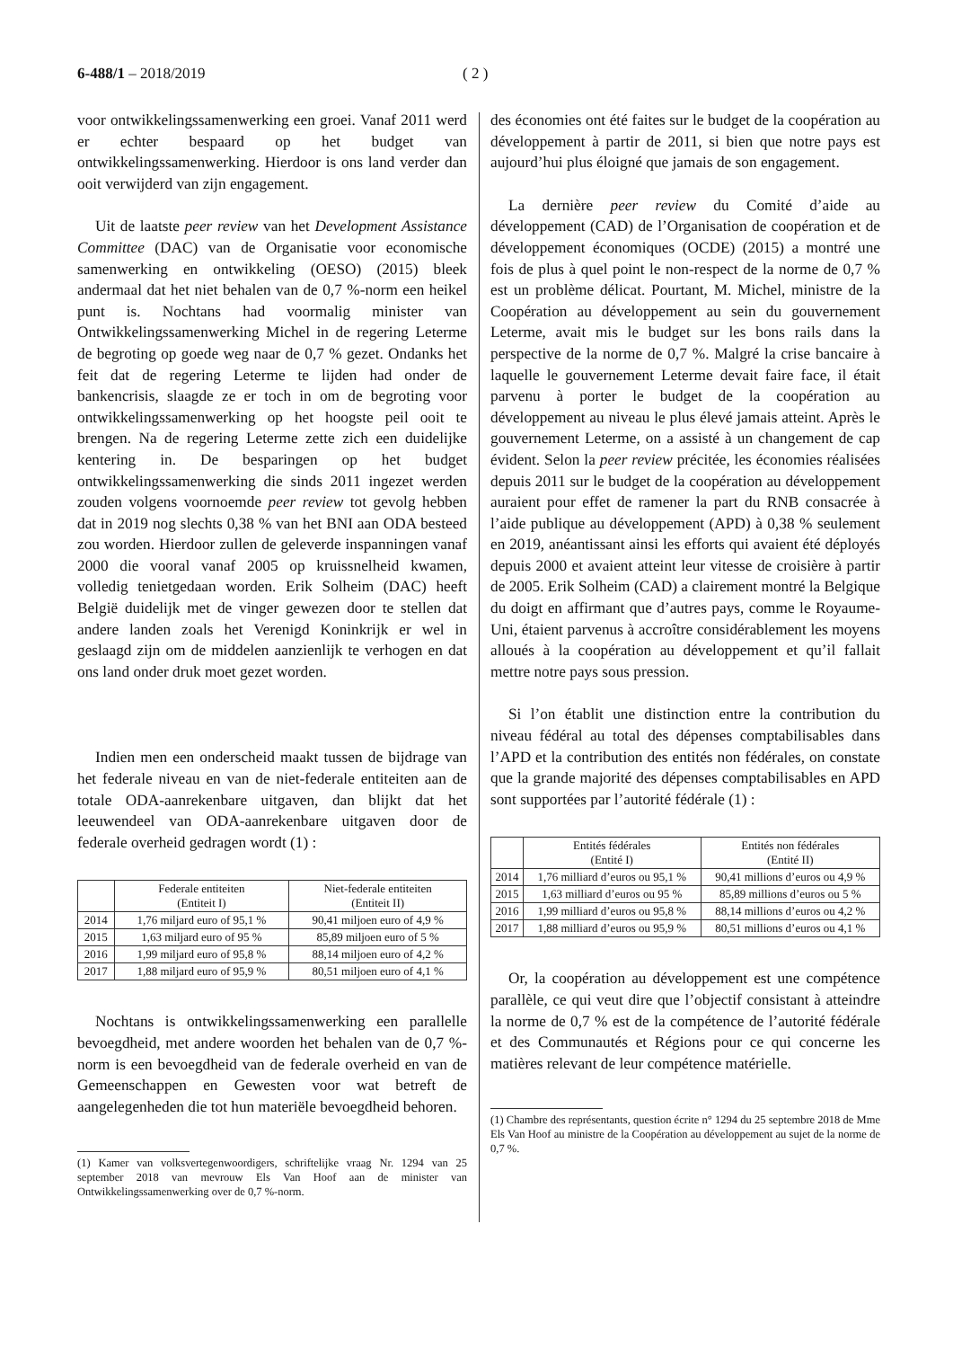6-488/1 – 2018/2019 ( 2 )
voor ontwikkelingssamenwerking een groei. Vanaf 2011 werd er echter bespaard op het budget van ontwikkelingssamenwerking. Hierdoor is ons land verder dan ooit verwijderd van zijn engagement.
Uit de laatste peer review van het Development Assistance Committee (DAC) van de Organisatie voor economische samenwerking en ontwikkeling (OESO) (2015) bleek andermaal dat het niet behalen van de 0,7 %-norm een heikel punt is. Nochtans had voormalig minister van Ontwikkelingssamenwerking Michel in de regering Leterme de begroting op goede weg naar de 0,7 % gezet. Ondanks het feit dat de regering Leterme te lijden had onder de bankencrisis, slaagde ze er toch in om de begroting voor ontwikkelingssamenwerking op het hoogste peil ooit te brengen. Na de regering Leterme zette zich een duidelijke kentering in. De besparingen op het budget ontwikkelingssamenwerking die sinds 2011 ingezet werden zouden volgens voornoemde peer review tot gevolg hebben dat in 2019 nog slechts 0,38 % van het BNI aan ODA besteed zou worden. Hierdoor zullen de geleverde inspanningen vanaf 2000 die vooral vanaf 2005 op kruissnelheid kwamen, volledig tenietgedaan worden. Erik Solheim (DAC) heeft België duidelijk met de vinger gewezen door te stellen dat andere landen zoals het Verenigd Koninkrijk er wel in geslaagd zijn om de middelen aanzienlijk te verhogen en dat ons land onder druk moet gezet worden.
Indien men een onderscheid maakt tussen de bijdrage van het federale niveau en van de niet-federale entiteiten aan de totale ODA-aanrekenbare uitgaven, dan blijkt dat het leeuwendeel van ODA-aanrekenbare uitgaven door de federale overheid gedragen wordt (1) :
| | Federale entiteiten (Entiteit I) | Niet-federale entiteiten (Entiteit II) |
| --- | --- | --- |
| 2014 | 1,76 miljard euro of 95,1 % | 90,41 miljoen euro of 4,9 % |
| 2015 | 1,63 miljard euro of 95 % | 85,89 miljoen euro of 5 % |
| 2016 | 1,99 miljard euro of 95,8 % | 88,14 miljoen euro of 4,2 % |
| 2017 | 1,88 miljard euro of 95,9 % | 80,51 miljoen euro of 4,1 % |
Nochtans is ontwikkelingssamenwerking een parallelle bevoegdheid, met andere woorden het behalen van de 0,7 %-norm is een bevoegdheid van de federale overheid en van de Gemeenschappen en Gewesten voor wat betreft de aangelegenheden die tot hun materiële bevoegdheid behoren.
(1) Kamer van volksvertegenwoordigers, schriftelijke vraag Nr. 1294 van 25 september 2018 van mevrouw Els Van Hoof aan de minister van Ontwikkelingssamenwerking over de 0,7 %-norm.
des économies ont été faites sur le budget de la coopération au développement à partir de 2011, si bien que notre pays est aujourd’hui plus éloigné que jamais de son engagement.
La dernière peer review du Comité d’aide au développement (CAD) de l’Organisation de coopération et de développement économiques (OCDE) (2015) a montré une fois de plus à quel point le non-respect de la norme de 0,7 % est un problème délicat. Pourtant, M. Michel, ministre de la Coopération au développement au sein du gouvernement Leterme, avait mis le budget sur les bons rails dans la perspective de la norme de 0,7 %. Malgré la crise bancaire à laquelle le gouvernement Leterme devait faire face, il était parvenu à porter le budget de la coopération au développement au niveau le plus élevé jamais atteint. Après le gouvernement Leterme, on a assisté à un changement de cap évident. Selon la peer review précitée, les économies réalisées depuis 2011 sur le budget de la coopération au développement auraient pour effet de ramener la part du RNB consacrée à l’aide publique au développement (APD) à 0,38 % seulement en 2019, anéantissant ainsi les efforts qui avaient été déployés depuis 2000 et avaient atteint leur vitesse de croisière à partir de 2005. Erik Solheim (CAD) a clairement montré la Belgique du doigt en affirmant que d’autres pays, comme le Royaume-Uni, étaient parvenus à accroître considérablement les moyens alloués à la coopération au développement et qu’il fallait mettre notre pays sous pression.
Si l’on établit une distinction entre la contribution du niveau fédéral au total des dépenses comptabilisables dans l’APD et la contribution des entités non fédérales, on constate que la grande majorité des dépenses comptabilisables en APD sont supportées par l’autorité fédérale (1) :
| | Entités fédérales (Entité I) | Entités non fédérales (Entité II) |
| --- | --- | --- |
| 2014 | 1,76 milliard d’euros ou 95,1 % | 90,41 millions d’euros ou 4,9 % |
| 2015 | 1,63 milliard d’euros ou 95 % | 85,89 millions d’euros ou 5 % |
| 2016 | 1,99 milliard d’euros ou 95,8 % | 88,14 millions d’euros ou 4,2 % |
| 2017 | 1,88 milliard d’euros ou 95,9 % | 80,51 millions d’euros ou 4,1 % |
Or, la coopération au développement est une compétence parallèle, ce qui veut dire que l’objectif consistant à atteindre la norme de 0,7 % est de la compétence de l’autorité fédérale et des Communautés et Régions pour ce qui concerne les matières relevant de leur compétence matérielle.
(1) Chambre des représentants, question écrite n° 1294 du 25 septembre 2018 de Mme Els Van Hoof au ministre de la Coopération au développement au sujet de la norme de 0,7 %.